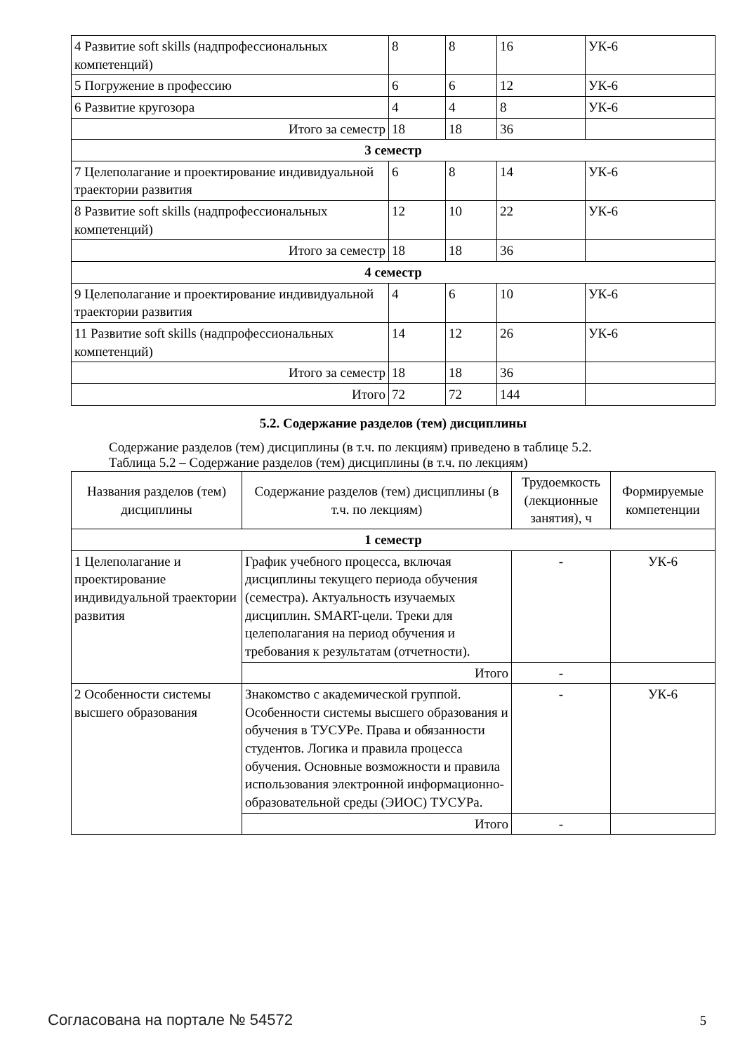| 4 Развитие soft skills (надпрофессиональных компетенций) | 8 | 8 | 16 | УК-6 |
| 5 Погружение в профессию | 6 | 6 | 12 | УК-6 |
| 6 Развитие кругозора | 4 | 4 | 8 | УК-6 |
| Итого за семестр | 18 | 18 | 36 | |
| 3 семестр | | | | |
| 7 Целеполагание и проектирование индивидуальной траектории развития | 6 | 8 | 14 | УК-6 |
| 8 Развитие soft skills (надпрофессиональных компетенций) | 12 | 10 | 22 | УК-6 |
| Итого за семестр | 18 | 18 | 36 | |
| 4 семестр | | | | |
| 9 Целеполагание и проектирование индивидуальной траектории развития | 4 | 6 | 10 | УК-6 |
| 11 Развитие soft skills (надпрофессиональных компетенций) | 14 | 12 | 26 | УК-6 |
| Итого за семестр | 18 | 18 | 36 | |
| Итого | 72 | 72 | 144 | |
5.2. Содержание разделов (тем) дисциплины
Содержание разделов (тем) дисциплины (в т.ч. по лекциям) приведено в таблице 5.2.
Таблица 5.2 – Содержание разделов (тем) дисциплины (в т.ч. по лекциям)
| Названия разделов (тем) дисциплины | Содержание разделов (тем) дисциплины (в т.ч. по лекциям) | Трудоемкость (лекционные занятия), ч | Формируемые компетенции |
| --- | --- | --- | --- |
| 1 семестр | | | |
| 1 Целеполагание и проектирование индивидуальной траектории развития | График учебного процесса, включая дисциплины текущего периода обучения (семестра). Актуальность изучаемых дисциплин. SMART-цели. Треки для целеполагания на период обучения и требования к результатам (отчетности). | - | УК-6 |
| | Итого | - | |
| 2 Особенности системы высшего образования | Знакомство с академической группой. Особенности системы высшего образования и обучения в ТУСУРе. Права и обязанности студентов. Логика и правила процесса обучения. Основные возможности и правила использования электронной информационно-образовательной среды (ЭИОС) ТУСУРа. | - | УК-6 |
| | Итого | - | |
Согласована на портале № 54572 5